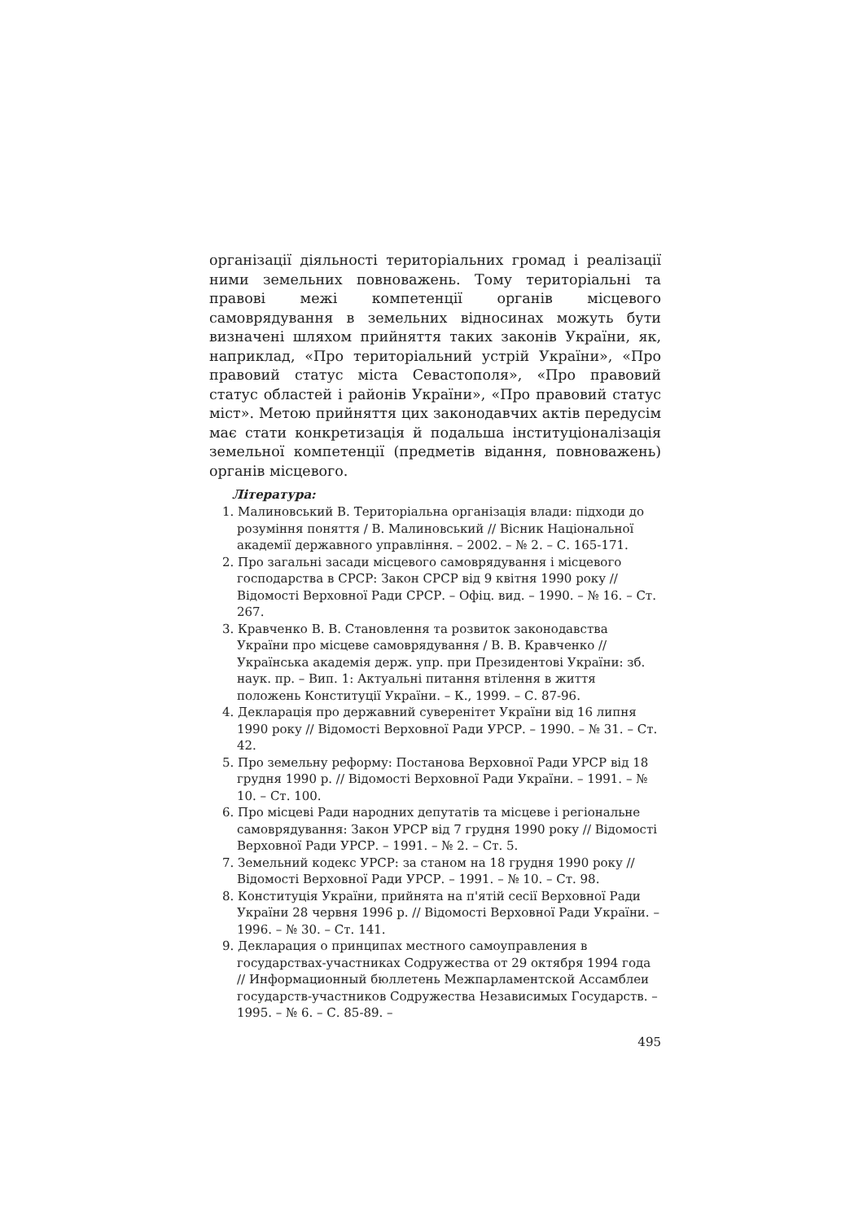організації діяльності територіальних громад і реалізації ними земельних повноважень. Тому територіальні та правові межі компетенції органів місцевого самоврядування в земельних відносинах можуть бути визначені шляхом прийняття таких законів України, як, наприклад, «Про територіальний устрій України», «Про правовий статус міста Севастополя», «Про правовий статус областей і районів України», «Про правовий статус міст». Метою прийняття цих законодавчих актів передусім має стати конкретизація й подальша інституціоналізація земельної компетенції (предметів відання, повноважень) органів місцевого.
Література:
1. Малиновський В. Територіальна організація влади: підходи до розуміння поняття / В. Малиновський // Вісник Національної академії державного управління. – 2002. – № 2. – С. 165-171.
2. Про загальні засади місцевого самоврядування і місцевого господарства в СРСР: Закон СРСР від 9 квітня 1990 року // Відомості Верховної Ради СРСР. – Офіц. вид. – 1990. – № 16. – Ст. 267.
3. Кравченко В. В. Становлення та розвиток законодавства України про місцеве самоврядування / В. В. Кравченко // Українська академія держ. упр. при Президентові України: зб. наук. пр. – Вип. 1: Актуальні питання втілення в життя положень Конституції України. – К., 1999. – С. 87-96.
4. Декларація про державний суверенітет України від 16 липня 1990 року // Відомості Верховної Ради УРСР. – 1990. – № 31. – Ст. 42.
5. Про земельну реформу: Постанова Верховної Ради УРСР від 18 грудня 1990 р. // Відомості Верховної Ради України. – 1991. – № 10. – Ст. 100.
6. Про місцеві Ради народних депутатів та місцеве і регіональне самоврядування: Закон УРСР від 7 грудня 1990 року // Відомості Верховної Ради УРСР. – 1991. – № 2. – Ст. 5.
7. Земельний кодекс УРСР: за станом на 18 грудня 1990 року // Відомості Верховної Ради УРСР. – 1991. – № 10. – Ст. 98.
8. Конституція України, прийнята на п'ятій сесії Верховної Ради України 28 червня 1996 р. // Відомості Верховної Ради України. – 1996. – № 30. – Ст. 141.
9. Декларация о принципах местного самоуправления в государствах-участниках Содружества от 29 октября 1994 года // Информационный бюллетень Межпарламентской Ассамблеи государств-участников Содружества Независимых Государств. – 1995. – № 6. – С. 85-89. –
495